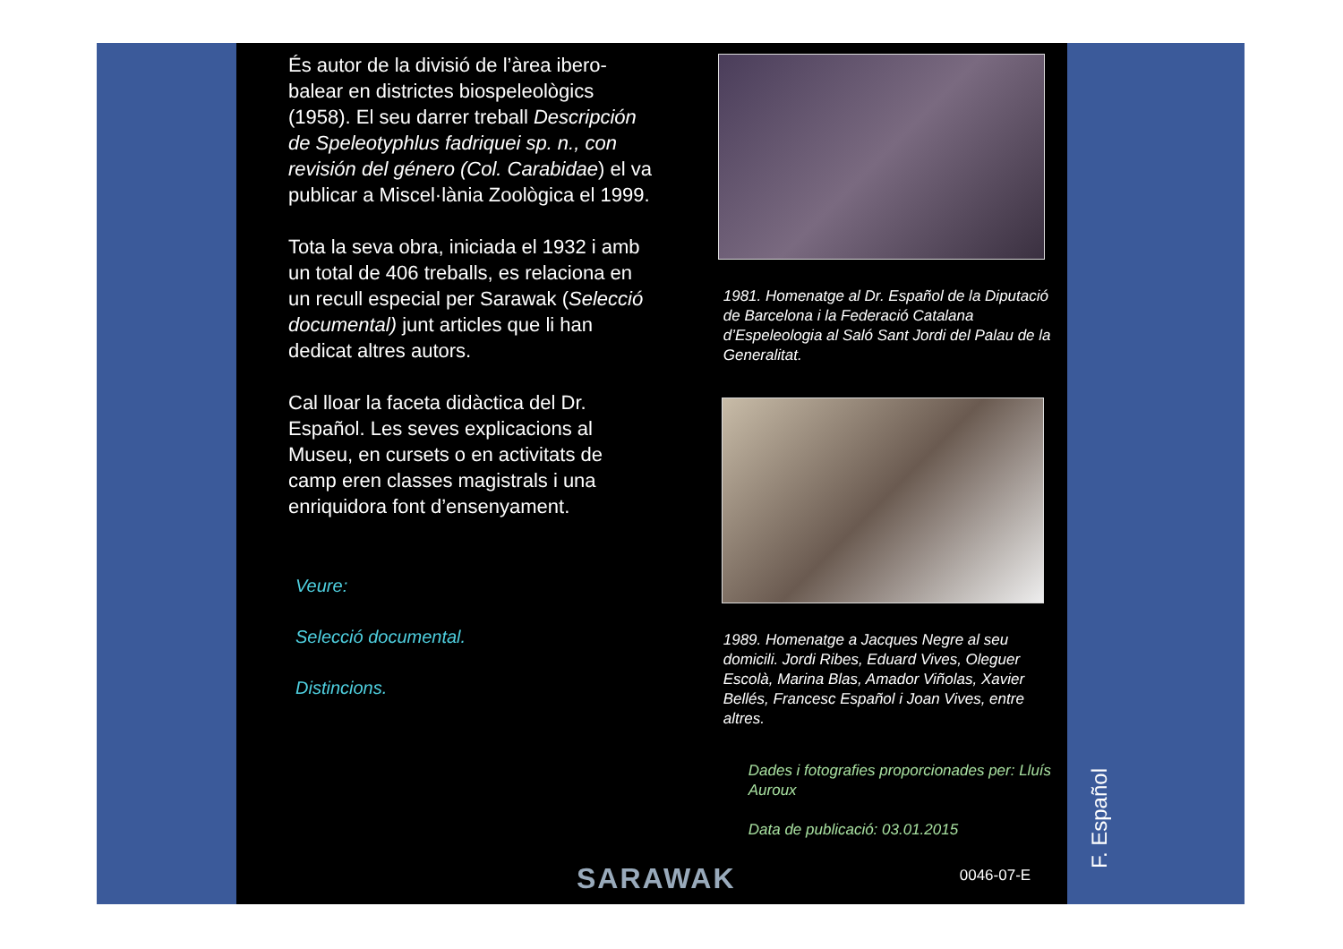És autor de la divisió de l’àrea ibero-balear en districtes biospeleològics (1958). El seu darrer treball Descripción de Speleotyphlus fadriquei sp. n., con revisión del género (Col. Carabidae) el va publicar a Miscel·lània Zoològica el 1999.
Tota la seva obra, iniciada el 1932 i amb un total de 406 treballs, es relaciona en un recull especial per Sarawak (Selecció documental) junt articles que li han dedicat altres autors.
Cal lloar la faceta didàctica del Dr. Español. Les seves explicacions al Museu, en cursets o en activitats de camp eren classes magistrals i una enriquidora font d’ensenyament.
Veure:
Selecció documental.
Distincions.
1981. Homenatge al Dr. Español de la Diputació de Barcelona i la Federació Catalana d’Espeleologia al Saló Sant Jordi del Palau de la Generalitat.
1989. Homenatge a Jacques Negre al seu domicili. Jordi Ribes, Eduard Vives, Oleguer Escolà, Marina Blas, Amador Viñolas, Xavier Bellés, Francesc Español i Joan Vives, entre altres.
Dades i fotografies proporcionades per: Lluís Auroux
Data de publicació: 03.01.2015
0046-07-E
F. Español
SARAWAK